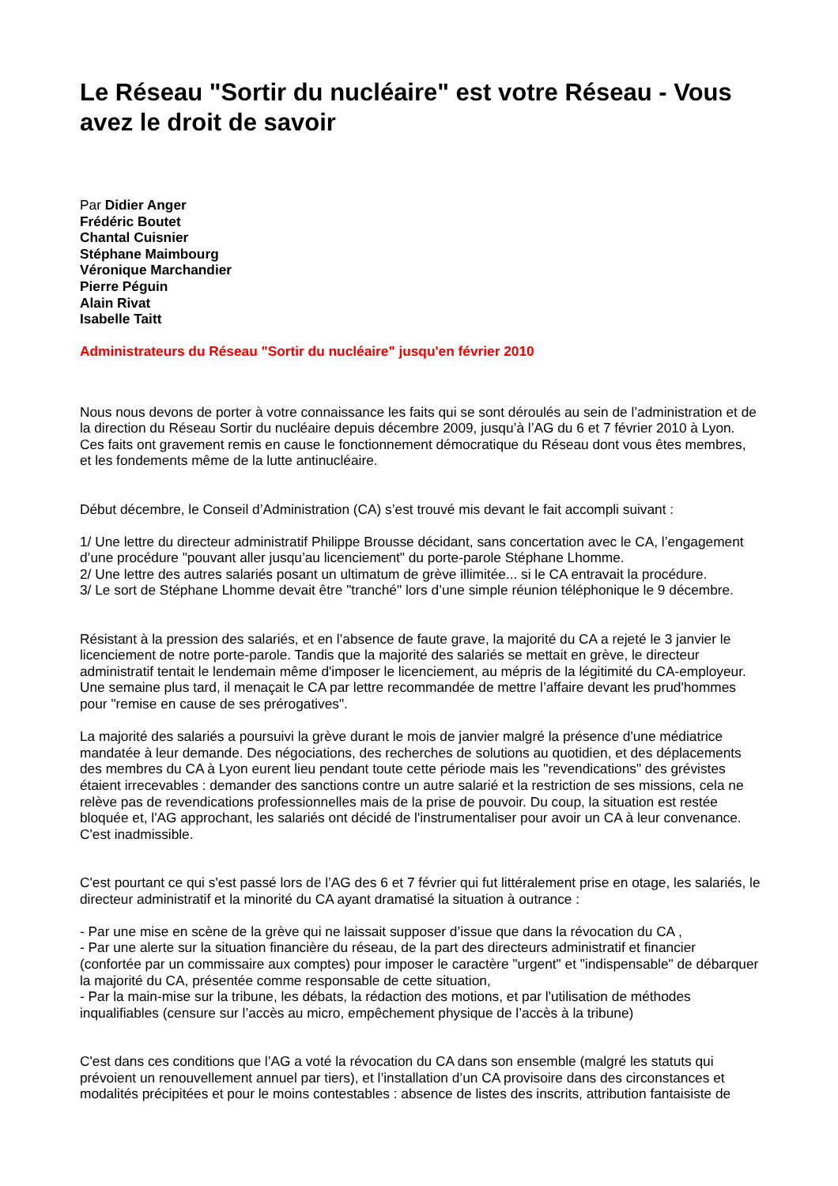Le Réseau "Sortir du nucléaire" est votre Réseau - Vous avez le droit de savoir
Par Didier Anger
Frédéric Boutet
Chantal Cuisnier
Stéphane Maimbourg
Véronique Marchandier
Pierre Péguin
Alain Rivat
Isabelle Taitt
Administrateurs du Réseau "Sortir du nucléaire" jusqu'en février 2010
Nous nous devons de porter à votre connaissance les faits qui se sont déroulés au sein de l’administration et de la direction du Réseau Sortir du nucléaire depuis décembre 2009, jusqu’à l’AG du 6 et 7 février 2010 à Lyon. Ces faits ont gravement remis en cause le fonctionnement démocratique du Réseau dont vous êtes membres, et les fondements même de la lutte antinucléaire.
Début décembre, le Conseil d’Administration (CA) s’est trouvé mis devant le fait accompli suivant :
1/ Une lettre du directeur administratif Philippe Brousse décidant, sans concertation avec le CA, l’engagement d’une procédure "pouvant aller jusqu’au licenciement" du porte-parole Stéphane Lhomme.
2/ Une lettre des autres salariés posant un ultimatum de grève illimitée... si le CA entravait la procédure.
3/ Le sort de Stéphane Lhomme devait être "tranché" lors d’une simple réunion téléphonique le 9 décembre.
Résistant à la pression des salariés, et en l’absence de faute grave, la majorité du CA a rejeté le 3 janvier le licenciement de notre porte-parole. Tandis que la majorité des salariés se mettait en grève, le directeur administratif tentait le lendemain même d'imposer le licenciement, au mépris de la légitimité du CA-employeur. Une semaine plus tard, il menaçait le CA par lettre recommandée de mettre l’affaire devant les prud'hommes pour "remise en cause de ses prérogatives".
La majorité des salariés a poursuivi la grève durant le mois de janvier malgré la présence d'une médiatrice mandatée à leur demande. Des négociations, des recherches de solutions au quotidien, et des déplacements des membres du CA à Lyon eurent lieu pendant toute cette période mais les "revendications" des grévistes étaient irrecevables : demander des sanctions contre un autre salarié et la restriction de ses missions, cela ne relève pas de revendications professionnelles mais de la prise de pouvoir. Du coup, la situation est restée bloquée et, l'AG approchant, les salariés ont décidé de l'instrumentaliser pour avoir un CA à leur convenance. C'est inadmissible.
C'est pourtant ce qui s'est passé lors de l’AG des 6 et 7 février qui fut littéralement prise en otage, les salariés, le directeur administratif et la minorité du CA ayant dramatisé la situation à outrance :
- Par une mise en scène de la grève qui ne laissait supposer d’issue que dans la révocation du CA ,
- Par une alerte sur la situation financière du réseau, de la part des directeurs administratif et financier (confortée par un commissaire aux comptes) pour imposer le caractère "urgent" et "indispensable" de débarquer la majorité du CA, présentée comme responsable de cette situation,
- Par la main-mise sur la tribune, les débats, la rédaction des motions, et par l'utilisation de méthodes inqualifiables (censure sur l’accès au micro, empêchement physique de l’accès à la tribune)
C'est dans ces conditions que l’AG a voté la révocation du CA dans son ensemble (malgré les statuts qui prévoient un renouvellement annuel par tiers), et l’installation d’un CA provisoire dans des circonstances et modalités précipitées et pour le moins contestables : absence de listes des inscrits, attribution fantaisiste de